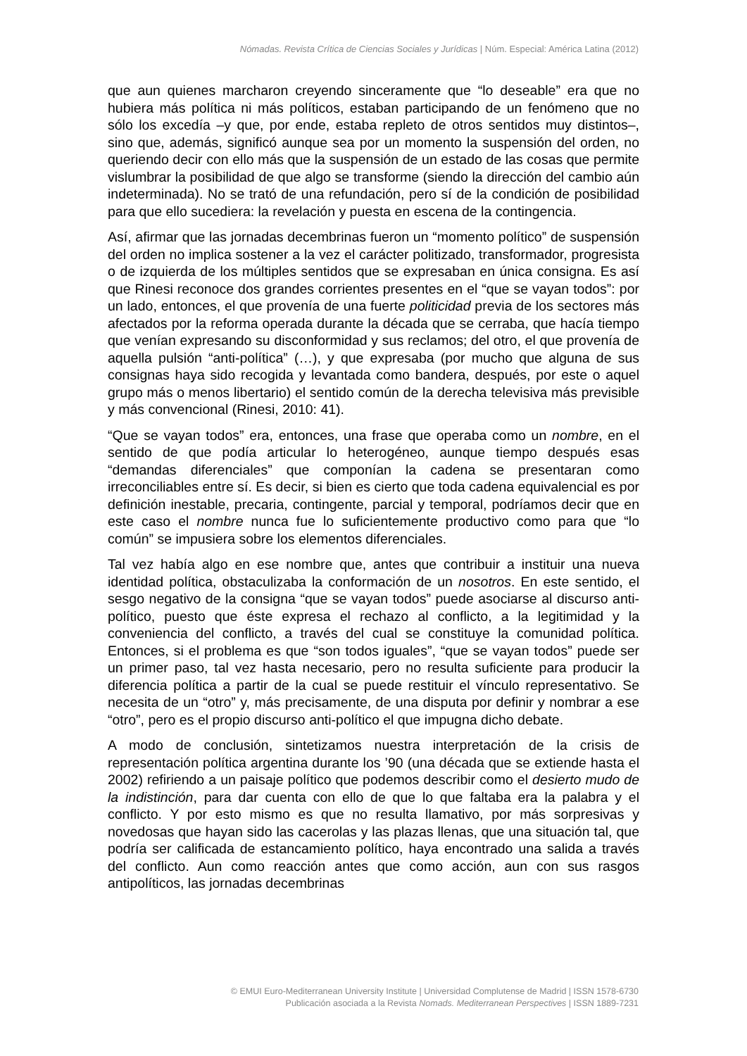Nómadas. Revista Crítica de Ciencias Sociales y Jurídicas | Núm. Especial: América Latina (2012)
que aun quienes marcharon creyendo sinceramente que “lo deseable” era que no hubiera más política ni más políticos, estaban participando de un fenómeno que no sólo los excedía –y que, por ende, estaba repleto de otros sentidos muy distintos–, sino que, además, significó aunque sea por un momento la suspensión del orden, no queriendo decir con ello más que la suspensión de un estado de las cosas que permite vislumbrar la posibilidad de que algo se transforme (siendo la dirección del cambio aún indeterminada). No se trató de una refundación, pero sí de la condición de posibilidad para que ello sucediera: la revelación y puesta en escena de la contingencia.
Así, afirmar que las jornadas decembrinas fueron un “momento político” de suspensión del orden no implica sostener a la vez el carácter politizado, transformador, progresista o de izquierda de los múltiples sentidos que se expresaban en única consigna. Es así que Rinesi reconoce dos grandes corrientes presentes en el “que se vayan todos”: por un lado, entonces, el que provenía de una fuerte politicidad previa de los sectores más afectados por la reforma operada durante la década que se cerraba, que hacía tiempo que venían expresando su disconformidad y sus reclamos; del otro, el que provenía de aquella pulsión “anti-política” (…), y que expresaba (por mucho que alguna de sus consignas haya sido recogida y levantada como bandera, después, por este o aquel grupo más o menos libertario) el sentido común de la derecha televisiva más previsible y más convencional (Rinesi, 2010: 41).
“Que se vayan todos” era, entonces, una frase que operaba como un nombre, en el sentido de que podía articular lo heterogéneo, aunque tiempo después esas “demandas diferenciales” que componían la cadena se presentaran como irreconciliables entre sí. Es decir, si bien es cierto que toda cadena equivalencial es por definición inestable, precaria, contingente, parcial y temporal, podríamos decir que en este caso el nombre nunca fue lo suficientemente productivo como para que “lo común” se impusiera sobre los elementos diferenciales.
Tal vez había algo en ese nombre que, antes que contribuir a instituir una nueva identidad política, obstaculizaba la conformación de un nosotros. En este sentido, el sesgo negativo de la consigna “que se vayan todos” puede asociarse al discurso anti-político, puesto que éste expresa el rechazo al conflicto, a la legitimidad y la conveniencia del conflicto, a través del cual se constituye la comunidad política. Entonces, si el problema es que “son todos iguales”, “que se vayan todos” puede ser un primer paso, tal vez hasta necesario, pero no resulta suficiente para producir la diferencia política a partir de la cual se puede restituir el vínculo representativo. Se necesita de un “otro” y, más precisamente, de una disputa por definir y nombrar a ese “otro”, pero es el propio discurso anti-político el que impugna dicho debate.
A modo de conclusión, sintetizamos nuestra interpretación de la crisis de representación política argentina durante los ’90 (una década que se extiende hasta el 2002) refiriendo a un paisaje político que podemos describir como el desierto mudo de la indistinción, para dar cuenta con ello de que lo que faltaba era la palabra y el conflicto. Y por esto mismo es que no resulta llamativo, por más sorpresivas y novedosas que hayan sido las cacerolas y las plazas llenas, que una situación tal, que podría ser calificada de estancamiento político, haya encontrado una salida a través del conflicto. Aun como reacción antes que como acción, aun con sus rasgos antipolíticos, las jornadas decembrinas
© EMUI Euro-Mediterranean University Institute | Universidad Complutense de Madrid | ISSN 1578-6730
Publicación asociada a la Revista Nomads. Mediterranean Perspectives | ISSN 1889-7231